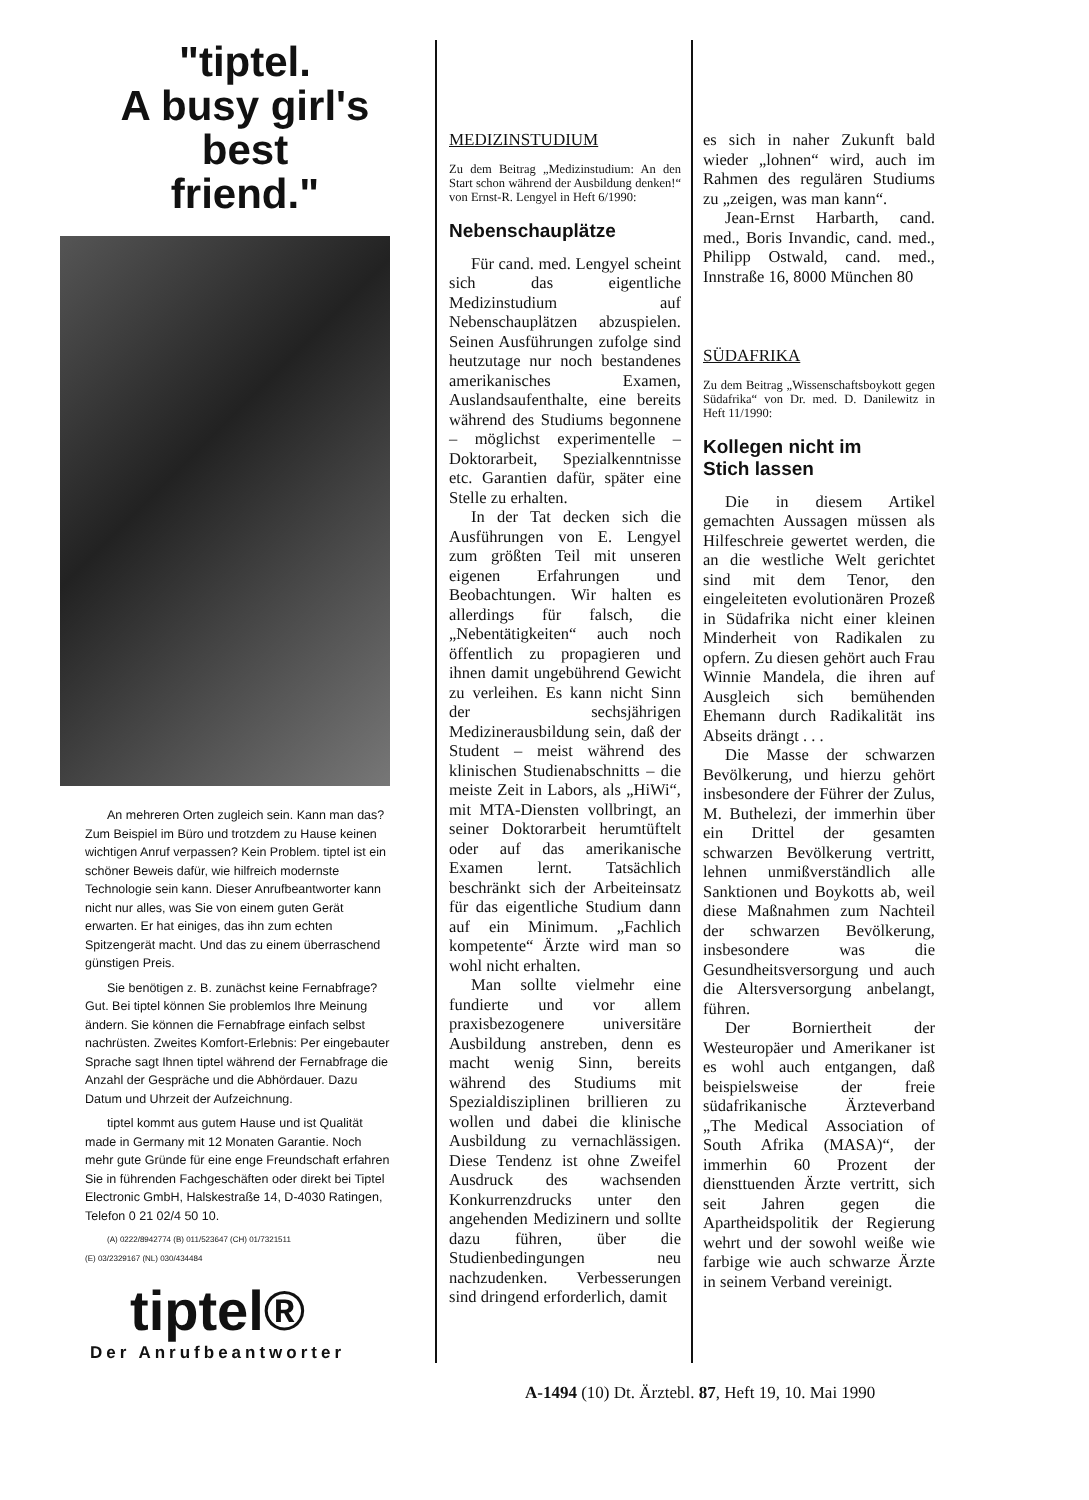"tiptel.
A busy girl's
best
friend."
An mehreren Orten zugleich sein. Kann man das? Zum Beispiel im Büro und trotzdem zu Hause keinen wichtigen Anruf verpassen? Kein Problem. tiptel ist ein schöner Beweis dafür, wie hilfreich modernste Technologie sein kann. Dieser Anrufbeantworter kann nicht nur alles, was Sie von einem guten Gerät erwarten. Er hat einiges, das ihn zum echten Spitzengerät macht. Und das zu einem überraschend günstigen Preis.
Sie benötigen z. B. zunächst keine Fernabfrage? Gut. Bei tiptel können Sie problemlos Ihre Meinung ändern. Sie können die Fernabfrage einfach selbst nachrüsten. Zweites Komfort-Erlebnis: Per eingebauter Sprache sagt Ihnen tiptel während der Fernabfrage die Anzahl der Gespräche und die Abhördauer. Dazu Datum und Uhrzeit der Aufzeichnung.
tiptel kommt aus gutem Hause und ist Qualität made in Germany mit 12 Monaten Garantie. Noch mehr gute Gründe für eine enge Freundschaft erfahren Sie in führenden Fachgeschäften oder direkt bei Tiptel Electronic GmbH, Halskestraße 14, D-4030 Ratingen, Telefon 0 21 02/4 50 10.
(A) 0222/8942774 (B) 011/523647 (CH) 01/7321511
(E) 03/2329167 (NL) 030/434484
tiptel®
Der Anrufbeantworter
MEDIZINSTUDIUM
Zu dem Beitrag „Medizinstudium: An den Start schon während der Ausbildung denken!“ von Ernst-R. Lengyel in Heft 6/1990:
Nebenschauplätze
Für cand. med. Lengyel scheint sich das eigentliche Medizinstudium auf Nebenschauplätzen abzuspielen. Seinen Ausführungen zufolge sind heutzutage nur noch bestandenes amerikanisches Examen, Auslandsaufenthalte, eine bereits während des Studiums begonnene – möglichst experimentelle – Doktorarbeit, Spezialkenntnisse etc. Garantien dafür, später eine Stelle zu erhalten.
In der Tat decken sich die Ausführungen von E. Lengyel zum größten Teil mit unseren eigenen Erfahrungen und Beobachtungen. Wir halten es allerdings für falsch, die „Nebentätigkeiten“ auch noch öffentlich zu propagieren und ihnen damit ungebührend Gewicht zu verleihen. Es kann nicht Sinn der sechsjährigen Medizinerausbildung sein, daß der Student – meist während des klinischen Studienabschnitts – die meiste Zeit in Labors, als „HiWi“, mit MTA-Diensten vollbringt, an seiner Doktorarbeit herumtüftelt oder auf das amerikanische Examen lernt. Tatsächlich beschränkt sich der Arbeiteinsatz für das eigentliche Studium dann auf ein Minimum. „Fachlich kompetente“ Ärzte wird man so wohl nicht erhalten.
Man sollte vielmehr eine fundierte und vor allem praxisbezogenere universitäre Ausbildung anstreben, denn es macht wenig Sinn, bereits während des Studiums mit Spezialdisziplinen brillieren zu wollen und dabei die klinische Ausbildung zu vernachlässigen. Diese Tendenz ist ohne Zweifel Ausdruck des wachsenden Konkurrenzdrucks unter den angehenden Medizinern und sollte dazu führen, über die Studienbedingungen neu nachzudenken. Verbesserungen sind dringend erforderlich, damit
es sich in naher Zukunft bald wieder „lohnen“ wird, auch im Rahmen des regulären Studiums zu „zeigen, was man kann“.
Jean-Ernst Harbarth, cand. med., Boris Invandic, cand. med., Philipp Ostwald, cand. med., Innstraße 16, 8000 München 80
SÜDAFRIKA
Zu dem Beitrag „Wissenschaftsboykott gegen Südafrika“ von Dr. med. D. Danilewitz in Heft 11/1990:
Kollegen nicht im
Stich lassen
Die in diesem Artikel gemachten Aussagen müssen als Hilfeschreie gewertet werden, die an die westliche Welt gerichtet sind mit dem Tenor, den eingeleiteten evolutionären Prozeß in Südafrika nicht einer kleinen Minderheit von Radikalen zu opfern. Zu diesen gehört auch Frau Winnie Mandela, die ihren auf Ausgleich sich bemühenden Ehemann durch Radikalität ins Abseits drängt . . .
Die Masse der schwarzen Bevölkerung, und hierzu gehört insbesondere der Führer der Zulus, M. Buthelezi, der immerhin über ein Drittel der gesamten schwarzen Bevölkerung vertritt, lehnen unmißverständlich alle Sanktionen und Boykotts ab, weil diese Maßnahmen zum Nachteil der schwarzen Bevölkerung, insbesondere was die Gesundheitsversorgung und auch die Altersversorgung anbelangt, führen.
Der Borniertheit der Westeuropäer und Amerikaner ist es wohl auch entgangen, daß beispielsweise der freie südafrikanische Ärzteverband „The Medical Association of South Afrika (MASA)“, der immerhin 60 Prozent der diensttuenden Ärzte vertritt, sich seit Jahren gegen die Apartheidspolitik der Regierung wehrt und der sowohl weiße wie farbige wie auch schwarze Ärzte in seinem Verband vereinigt.
A-1494 (10) Dt. Ärztebl. 87, Heft 19, 10. Mai 1990